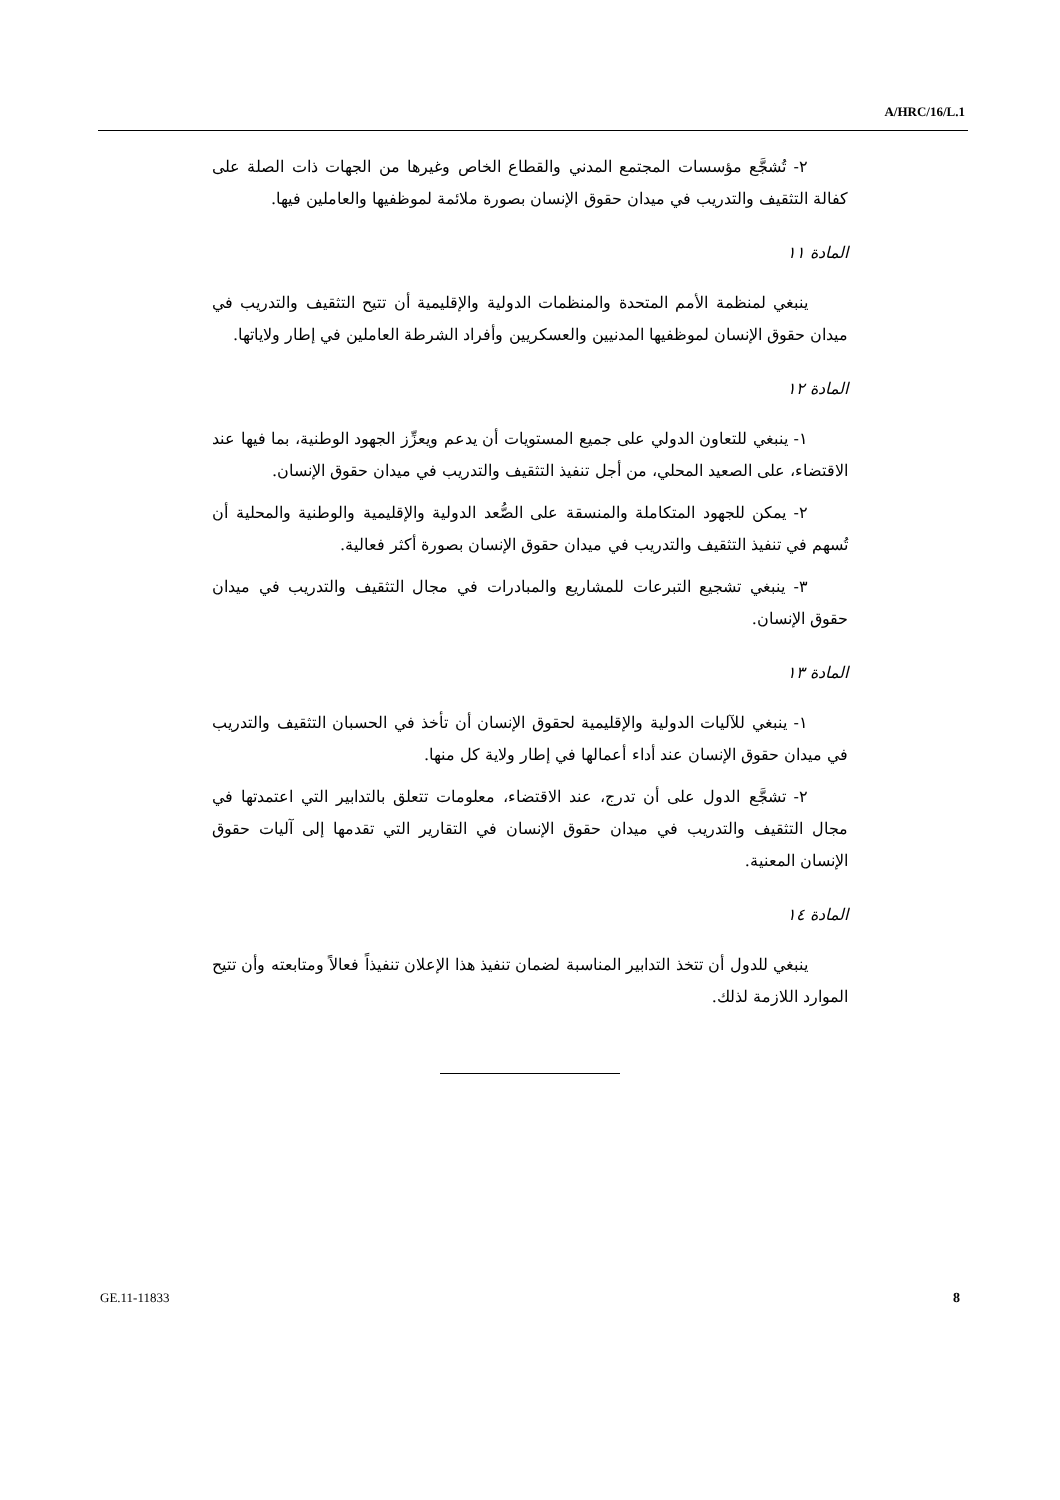A/HRC/16/L.1
٢- تُشجَّع مؤسسات المجتمع المدني والقطاع الخاص وغيرها من الجهات ذات الصلة على كفالة التثقيف والتدريب في ميدان حقوق الإنسان بصورة ملائمة لموظفيها والعاملين فيها.
المادة ١١
ينبغي لمنظمة الأمم المتحدة والمنظمات الدولية والإقليمية أن تتيح التثقيف والتدريب في ميدان حقوق الإنسان لموظفيها المدنيين والعسكريين وأفراد الشرطة العاملين في إطار ولاياتها.
المادة ١٢
١- ينبغي للتعاون الدولي على جميع المستويات أن يدعم ويعزِّز الجهود الوطنية، بما فيها عند الاقتضاء، على الصعيد المحلي، من أجل تنفيذ التثقيف والتدريب في ميدان حقوق الإنسان.
٢- يمكن للجهود المتكاملة والمنسقة على الصُّعد الدولية والإقليمية والوطنية والمحلية أن تُسهم في تنفيذ التثقيف والتدريب في ميدان حقوق الإنسان بصورة أكثر فعالية.
٣- ينبغي تشجيع التبرعات للمشاريع والمبادرات في مجال التثقيف والتدريب في ميدان حقوق الإنسان.
المادة ١٣
١- ينبغي للآليات الدولية والإقليمية لحقوق الإنسان أن تأخذ في الحسبان التثقيف والتدريب في ميدان حقوق الإنسان عند أداء أعمالها في إطار ولاية كل منها.
٢- تشجَّع الدول على أن تدرج، عند الاقتضاء، معلومات تتعلق بالتدابير التي اعتمدتها في مجال التثقيف والتدريب في ميدان حقوق الإنسان في التقارير التي تقدمها إلى آليات حقوق الإنسان المعنية.
المادة ١٤
ينبغي للدول أن تتخذ التدابير المناسبة لضمان تنفيذ هذا الإعلان تنفيذاً فعالاً ومتابعته وأن تتيح الموارد اللازمة لذلك.
GE.11-11833 8